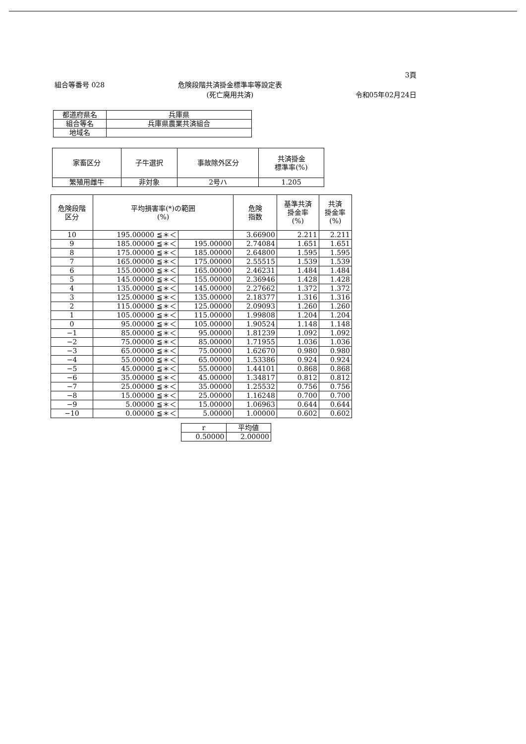3頁
組合等番号 028 危険段階共済掛金標準率等設定表
(死亡廃用共済) 令和05年02月24日
| 都道府県名 | 兵庫県 |
| 組合等名 | 兵庫県農業共済組合 |
| 地域名 | |
| 家畜区分 | 子牛選択 | 事故除外区分 | 共済掛金 標準率(%) |
| --- | --- | --- | --- |
| 繁殖用雌牛 | 非対象 | 2号ハ | 1.205 |
| 危険段階 区分 | 平均損害率(*)の範囲 (%) | | 危険 指数 | 基準共済 掛金率 (%) | 共済 掛金率 (%) |
| --- | --- | --- | --- | --- | --- |
| 10 | 195.00000 ≦＊＜ | | 3.66900 | 2.211 | 2.211 |
| 9 | 185.00000 ≦＊＜ | 195.00000 | 2.74084 | 1.651 | 1.651 |
| 8 | 175.00000 ≦＊＜ | 185.00000 | 2.64800 | 1.595 | 1.595 |
| 7 | 165.00000 ≦＊＜ | 175.00000 | 2.55515 | 1.539 | 1.539 |
| 6 | 155.00000 ≦＊＜ | 165.00000 | 2.46231 | 1.484 | 1.484 |
| 5 | 145.00000 ≦＊＜ | 155.00000 | 2.36946 | 1.428 | 1.428 |
| 4 | 135.00000 ≦＊＜ | 145.00000 | 2.27662 | 1.372 | 1.372 |
| 3 | 125.00000 ≦＊＜ | 135.00000 | 2.18377 | 1.316 | 1.316 |
| 2 | 115.00000 ≦＊＜ | 125.00000 | 2.09093 | 1.260 | 1.260 |
| 1 | 105.00000 ≦＊＜ | 115.00000 | 1.99808 | 1.204 | 1.204 |
| 0 | 95.00000 ≦＊＜ | 105.00000 | 1.90524 | 1.148 | 1.148 |
| −1 | 85.00000 ≦＊＜ | 95.00000 | 1.81239 | 1.092 | 1.092 |
| −2 | 75.00000 ≦＊＜ | 85.00000 | 1.71955 | 1.036 | 1.036 |
| −3 | 65.00000 ≦＊＜ | 75.00000 | 1.62670 | 0.980 | 0.980 |
| −4 | 55.00000 ≦＊＜ | 65.00000 | 1.53386 | 0.924 | 0.924 |
| −5 | 45.00000 ≦＊＜ | 55.00000 | 1.44101 | 0.868 | 0.868 |
| −6 | 35.00000 ≦＊＜ | 45.00000 | 1.34817 | 0.812 | 0.812 |
| −7 | 25.00000 ≦＊＜ | 35.00000 | 1.25532 | 0.756 | 0.756 |
| −8 | 15.00000 ≦＊＜ | 25.00000 | 1.16248 | 0.700 | 0.700 |
| −9 | 5.00000 ≦＊＜ | 15.00000 | 1.06963 | 0.644 | 0.644 |
| −10 | 0.00000 ≦＊＜ | 5.00000 | 1.00000 | 0.602 | 0.602 |
| r | 平均値 |
| --- | --- |
| 0.50000 | 2.00000 |